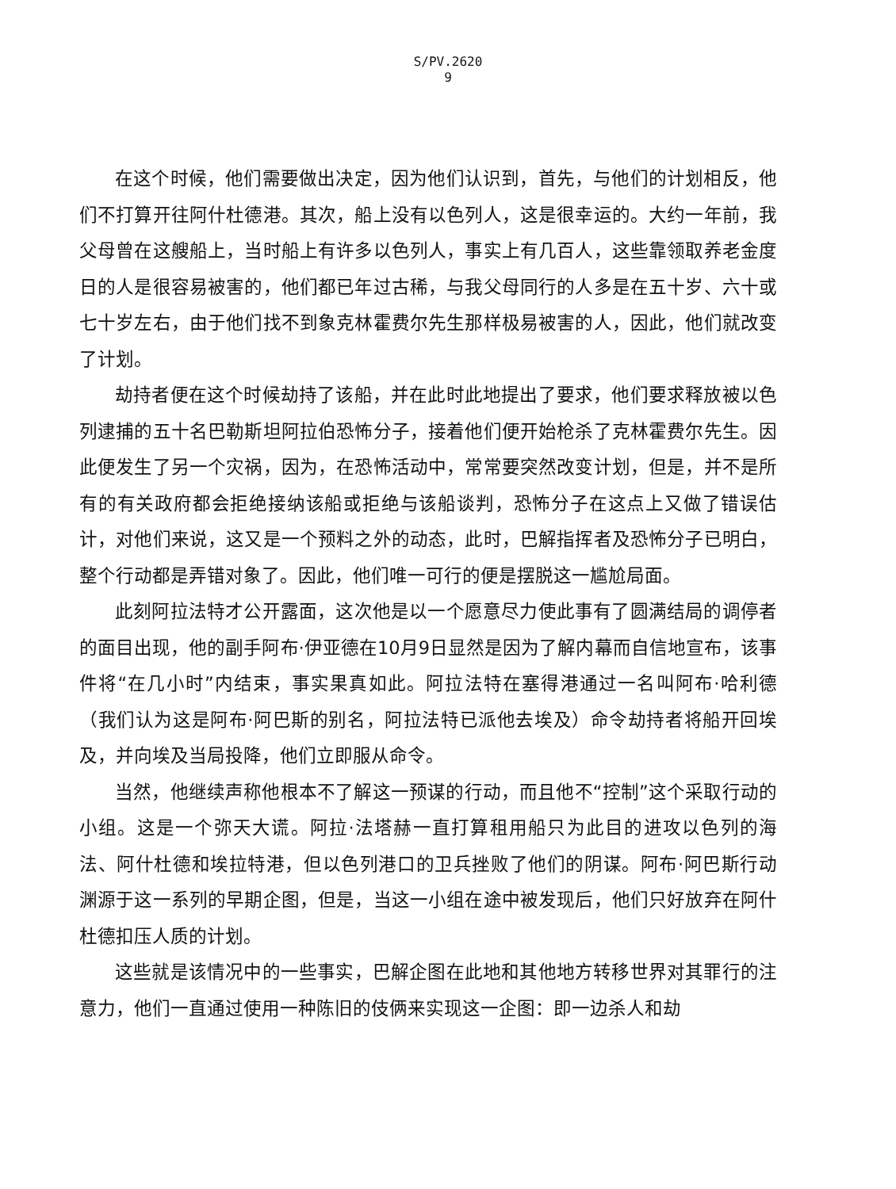S/PV.2620
9
在这个时候，他们需要做出决定，因为他们认识到，首先，与他们的计划相反，他们不打算开往阿什杜德港。其次，船上没有以色列人，这是很幸运的。大约一年前，我父母曾在这艘船上，当时船上有许多以色列人，事实上有几百人，这些靠领取养老金度日的人是很容易被害的，他们都已年过古稀，与我父母同行的人多是在五十岁、六十或七十岁左右，由于他们找不到象克林霍费尔先生那样极易被害的人，因此，他们就改变了计划。
劫持者便在这个时候劫持了该船，并在此时此地提出了要求，他们要求释放被以色列逮捕的五十名巴勒斯坦阿拉伯恐怖分子，接着他们便开始枪杀了克林霍费尔先生。因此便发生了另一个灾祸，因为，在恐怖活动中，常常要突然改变计划，但是，并不是所有的有关政府都会拒绝接纳该船或拒绝与该船谈判，恐怖分子在这点上又做了错误估计，对他们来说，这又是一个预料之外的动态，此时，巴解指挥者及恐怖分子已明白，整个行动都是弄错对象了。因此，他们唯一可行的便是摆脱这一尴尬局面。
此刻阿拉法特才公开露面，这次他是以一个愿意尽力使此事有了圆满结局的调停者的面目出现，他的副手阿布·伊亚德在10月9日显然是因为了解内幕而自信地宣布，该事件将“在几小时”内结束，事实果真如此。阿拉法特在塞得港通过一名叫阿布·哈利德（我们认为这是阿布·阿巴斯的别名，阿拉法特已派他去埃及）命令劫持者将船开回埃及，并向埃及当局投降，他们立即服从命令。
当然，他继续声称他根本不了解这一预谋的行动，而且他不“控制”这个采取行动的小组。这是一个弥天大谎。阿拉·法塔赫一直打算租用船只为此目的进攻以色列的海法、阿什杜德和埃拉特港，但以色列港口的卫兵挫败了他们的阴谋。阿布·阿巴斯行动渊源于这一系列的早期企图，但是，当这一小组在途中被发现后，他们只好放弃在阿什杜德扣压人质的计划。
这些就是该情况中的一些事实，巴解企图在此地和其他地方转移世界对其罪行的注意力，他们一直通过使用一种陈旧的伎俩来实现这一企图：即一边杀人和劫